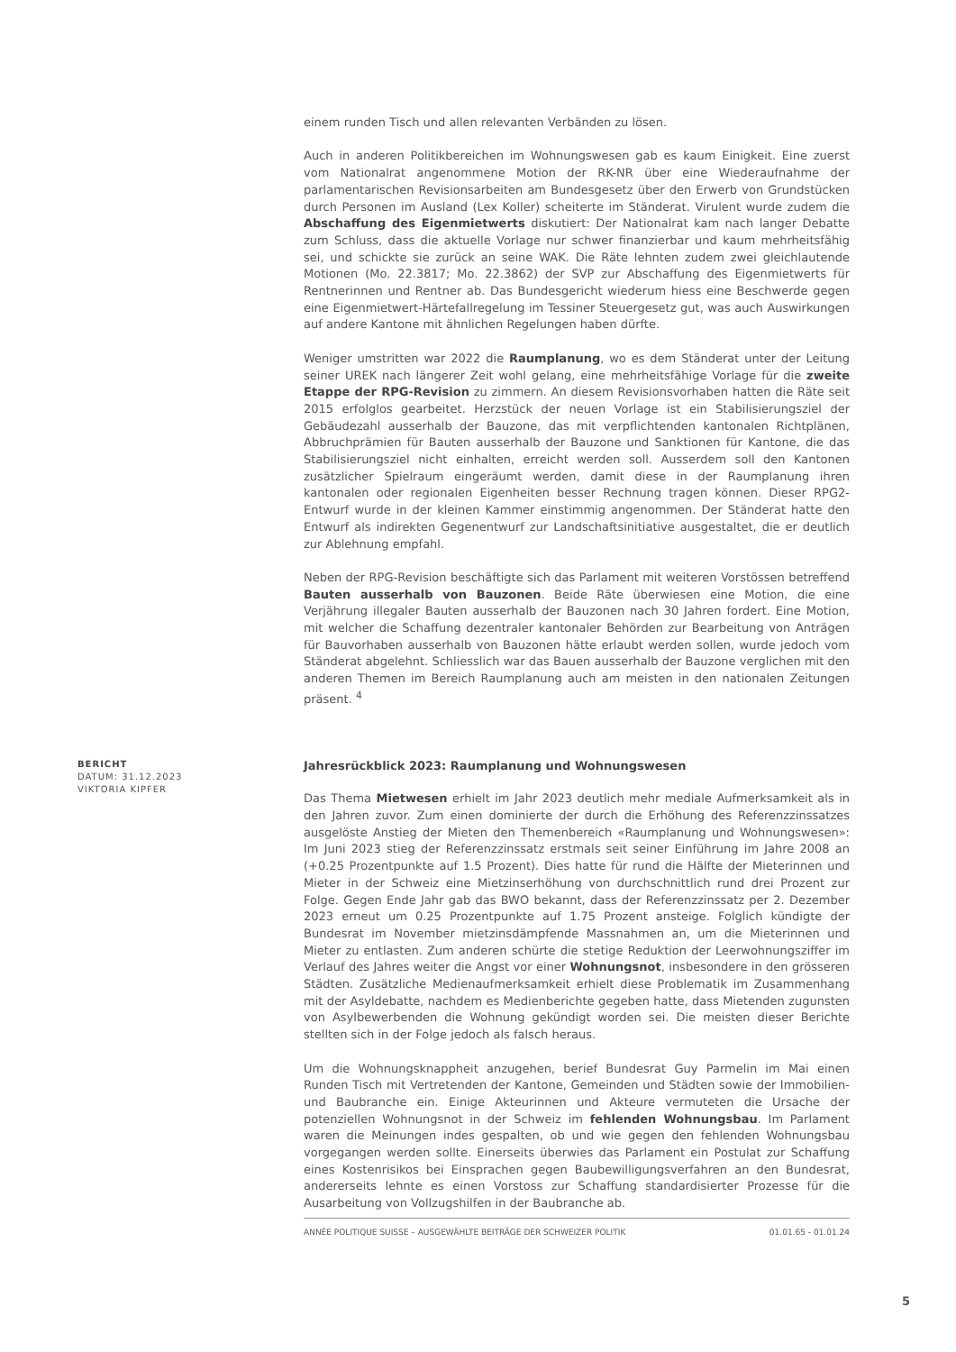einem runden Tisch und allen relevanten Verbänden zu lösen.
Auch in anderen Politikbereichen im Wohnungswesen gab es kaum Einigkeit. Eine zuerst vom Nationalrat angenommene Motion der RK-NR über eine Wiederaufnahme der parlamentarischen Revisionsarbeiten am Bundesgesetz über den Erwerb von Grundstücken durch Personen im Ausland (Lex Koller) scheiterte im Ständerat. Virulent wurde zudem die Abschaffung des Eigenmietwerts diskutiert: Der Nationalrat kam nach langer Debatte zum Schluss, dass die aktuelle Vorlage nur schwer finanzierbar und kaum mehrheitsfähig sei, und schickte sie zurück an seine WAK. Die Räte lehnten zudem zwei gleichlautende Motionen (Mo. 22.3817; Mo. 22.3862) der SVP zur Abschaffung des Eigenmietwerts für Rentnerinnen und Rentner ab. Das Bundesgericht wiederum hiess eine Beschwerde gegen eine Eigenmietwert-Härtefallregelung im Tessiner Steuergesetz gut, was auch Auswirkungen auf andere Kantone mit ähnlichen Regelungen haben dürfte.
Weniger umstritten war 2022 die Raumplanung, wo es dem Ständerat unter der Leitung seiner UREK nach längerer Zeit wohl gelang, eine mehrheitsfähige Vorlage für die zweite Etappe der RPG-Revision zu zimmern. An diesem Revisionsvorhaben hatten die Räte seit 2015 erfolglos gearbeitet. Herzstück der neuen Vorlage ist ein Stabilisierungsziel der Gebäudezahl ausserhalb der Bauzone, das mit verpflichtenden kantonalen Richtplänen, Abbruchprämien für Bauten ausserhalb der Bauzone und Sanktionen für Kantone, die das Stabilisierungsziel nicht einhalten, erreicht werden soll. Ausserdem soll den Kantonen zusätzlicher Spielraum eingeräumt werden, damit diese in der Raumplanung ihren kantonalen oder regionalen Eigenheiten besser Rechnung tragen können. Dieser RPG2-Entwurf wurde in der kleinen Kammer einstimmig angenommen. Der Ständerat hatte den Entwurf als indirekten Gegenentwurf zur Landschaftsinitiative ausgestaltet, die er deutlich zur Ablehnung empfahl.
Neben der RPG-Revision beschäftigte sich das Parlament mit weiteren Vorstössen betreffend Bauten ausserhalb von Bauzonen. Beide Räte überwiesen eine Motion, die eine Verjährung illegaler Bauten ausserhalb der Bauzonen nach 30 Jahren fordert. Eine Motion, mit welcher die Schaffung dezentraler kantonaler Behörden zur Bearbeitung von Anträgen für Bauvorhaben ausserhalb von Bauzonen hätte erlaubt werden sollen, wurde jedoch vom Ständerat abgelehnt. Schliesslich war das Bauen ausserhalb der Bauzone verglichen mit den anderen Themen im Bereich Raumplanung auch am meisten in den nationalen Zeitungen präsent. <sup>4</sup>
BERICHT
DATUM: 31.12.2023
VIKTORIA KIPFER
Jahresrückblick 2023: Raumplanung und Wohnungswesen
Das Thema Mietwesen erhielt im Jahr 2023 deutlich mehr mediale Aufmerksamkeit als in den Jahren zuvor. Zum einen dominierte der durch die Erhöhung des Referenzzinssatzes ausgelöste Anstieg der Mieten den Themenbereich «Raumplanung und Wohnungswesen»: Im Juni 2023 stieg der Referenzzinssatz erstmals seit seiner Einführung im Jahre 2008 an (+0.25 Prozentpunkte auf 1.5 Prozent). Dies hatte für rund die Hälfte der Mieterinnen und Mieter in der Schweiz eine Mietzinserhöhung von durchschnittlich rund drei Prozent zur Folge. Gegen Ende Jahr gab das BWO bekannt, dass der Referenzzinssatz per 2. Dezember 2023 erneut um 0.25 Prozentpunkte auf 1.75 Prozent ansteige. Folglich kündigte der Bundesrat im November mietzinsdämpfende Massnahmen an, um die Mieterinnen und Mieter zu entlasten. Zum anderen schürte die stetige Reduktion der Leerwohnungsziffer im Verlauf des Jahres weiter die Angst vor einer Wohnungsnot, insbesondere in den grösseren Städten. Zusätzliche Medienaufmerksamkeit erhielt diese Problematik im Zusammenhang mit der Asyldebatte, nachdem es Medienberichte gegeben hatte, dass Mietenden zugunsten von Asylbewerbenden die Wohnung gekündigt worden sei. Die meisten dieser Berichte stellten sich in der Folge jedoch als falsch heraus.
Um die Wohnungsknappheit anzugehen, berief Bundesrat Guy Parmelin im Mai einen Runden Tisch mit Vertretenden der Kantone, Gemeinden und Städten sowie der Immobilien- und Baubranche ein. Einige Akteurinnen und Akteure vermuteten die Ursache der potenziellen Wohnungsnot in der Schweiz im fehlenden Wohnungsbau. Im Parlament waren die Meinungen indes gespalten, ob und wie gegen den fehlenden Wohnungsbau vorgegangen werden sollte. Einerseits überwies das Parlament ein Postulat zur Schaffung eines Kostenrisikos bei Einsprachen gegen Baubewilligungsverfahren an den Bundesrat, andererseits lehnte es einen Vorstoss zur Schaffung standardisierter Prozesse für die Ausarbeitung von Vollzugshilfen in der Baubranche ab.
ANNÉE POLITIQUE SUISSE – AUSGEWÄHLTE BEITRÄGE DER SCHWEIZER POLITIK 01.01.65 - 01.01.24
5